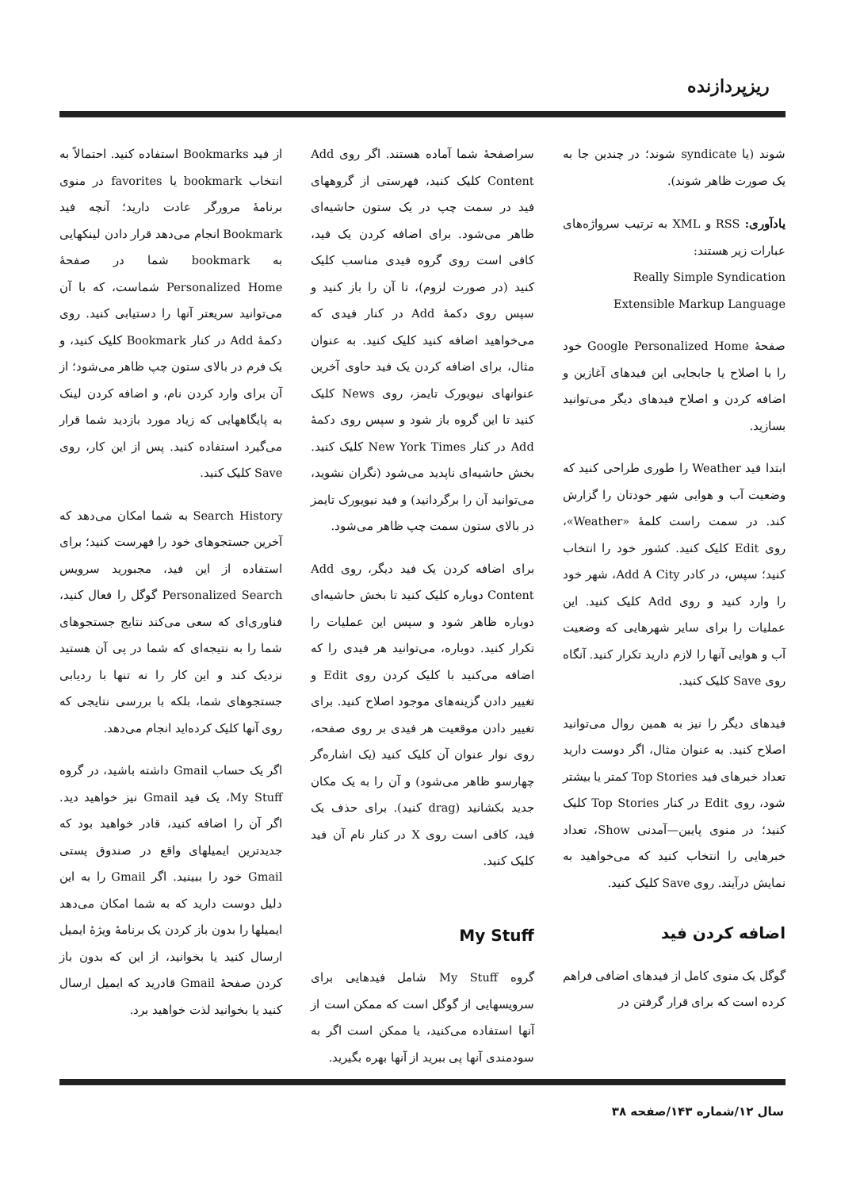ریزپردازنده
شوند (یا syndicate شوند؛ در چندین جا به یک صورت ظاهر شوند).
یادآوری: RSS و XML به ترتیب سرواژه‌های عبارات زیر هستند:
Really Simple Syndication
Extensible Markup Language
صفحهٔ Google Personalized Home خود را با اصلاح یا جابجایی این فیدهای آغازین و اضافه کردن و اصلاح فیدهای دیگر می‌توانید بسازید.
ابتدا فید Weather را طوری طراحی کنید که وضعیت آب و هوایی شهر خودتان را گزارش کند. در سمت راست کلمهٔ «Weather»، روی Edit کلیک کنید. کشور خود را انتخاب کنید؛ سپس، در کادر Add A City، شهر خود را وارد کنید و روی Add کلیک کنید. این عملیات را برای سایر شهرهایی که وضعیت آب و هوایی آنها را لازم دارید تکرار کنید. آنگاه روی Save کلیک کنید.
فیدهای دیگر را نیز به همین روال می‌توانید اصلاح کنید. به عنوان مثال، اگر دوست دارید تعداد خبرهای فید Top Stories کمتر یا بیشتر شود، روی Edit در کنار Top Stories کلیک کنید؛ در منوی پایین—آمدنی Show، تعداد خبرهایی را انتخاب کنید که می‌خواهید به نمایش درآیند. روی Save کلیک کنید.
اضافه کردن فید
گوگل یک منوی کامل از فیدهای اضافی فراهم کرده است که برای قرار گرفتن در
سراصفحهٔ شما آماده هستند. اگر روی Add Content کلیک کنید، فهرستی از گروههای فید در سمت چپ در یک ستون حاشیه‌ای ظاهر می‌شود. برای اضافه کردن یک فید، کافی است روی گروه فیدی مناسب کلیک کنید (در صورت لزوم)، تا آن را باز کنید و سپس روی دکمهٔ Add در کنار فیدی که می‌خواهید اضافه کنید کلیک کنید. به عنوان مثال، برای اضافه کردن یک فید حاوی آخرین عنوانهای نیویورک تایمز، روی News کلیک کنید تا این گروه باز شود و سپس روی دکمهٔ Add در کنار New York Times کلیک کنید. بخش حاشیه‌ای ناپدید می‌شود (نگران نشوید، می‌توانید آن را برگردانید) و فید نیویورک تایمز در بالای ستون سمت چپ ظاهر می‌شود.
برای اضافه کردن یک فید دیگر، روی Add Content دوباره کلیک کنید تا بخش حاشیه‌ای دوباره ظاهر شود و سپس این عملیات را تکرار کنید. دوباره، می‌توانید هر فیدی را که اضافه می‌کنید با کلیک کردن روی Edit و تغییر دادن گزینه‌های موجود اصلاح کنید. برای تغییر دادن موقعیت هر فیدی بر روی صفحه، روی نوار عنوان آن کلیک کنید (یک اشاره‌گر چهارسو ظاهر می‌شود) و آن را به یک مکان جدید بکشانید (drag کنید). برای حذف یک فید، کافی است روی X در کنار نام آن فید کلیک کنید.
My Stuff
گروه My Stuff شامل فیدهایی برای سرویسهایی از گوگل است که ممکن است از آنها استفاده می‌کنید، یا ممکن است اگر به سودمندی آنها پی ببرید از آنها بهره بگیرید.
از فید Bookmarks استفاده کنید. احتمالاً به انتخاب bookmark یا favorites در منوی برنامهٔ مرورگر عادت دارید؛ آنچه فید Bookmark انجام می‌دهد قرار دادن لینکهایی به bookmark شما در صفحهٔ Personalized Home شماست، که با آن می‌توانید سریعتر آنها را دستیابی کنید. روی دکمهٔ Add در کنار Bookmark کلیک کنید، و یک فرم در بالای ستون چپ ظاهر می‌شود؛ از آن برای وارد کردن نام، و اضافه کردن لینک به پایگاههایی که زیاد مورد بازدید شما قرار می‌گیرد استفاده کنید. پس از این کار، روی Save کلیک کنید.
Search History به شما امکان می‌دهد که آخرین جستجوهای خود را فهرست کنید؛ برای استفاده از این فید، مجبورید سرویس Personalized Search گوگل را فعال کنید، فناوری‌ای که سعی می‌کند نتایج جستجوهای شما را به نتیجه‌ای که شما در پی آن هستید نزدیک کند و این کار را نه تنها با ردیابی جستجوهای شما، بلکه با بررسی نتایجی که روی آنها کلیک کرده‌اید انجام می‌دهد.
اگر یک حساب Gmail داشته باشید، در گروه My Stuff، یک فید Gmail نیز خواهید دید. اگر آن را اضافه کنید، قادر خواهید بود که جدیدترین ایمیلهای واقع در صندوق پستی Gmail خود را ببینید. اگر Gmail را به این دلیل دوست دارید که به شما امکان می‌دهد ایمیلها را بدون باز کردن یک برنامهٔ ویژهٔ ایمیل ارسال کنید یا بخوانید، از این که بدون باز کردن صفحهٔ Gmail قادرید که ایمیل ارسال کنید یا بخوانید لذت خواهید برد.
سال ۱۲/شماره ۱۴۳/صفحه ۳۸